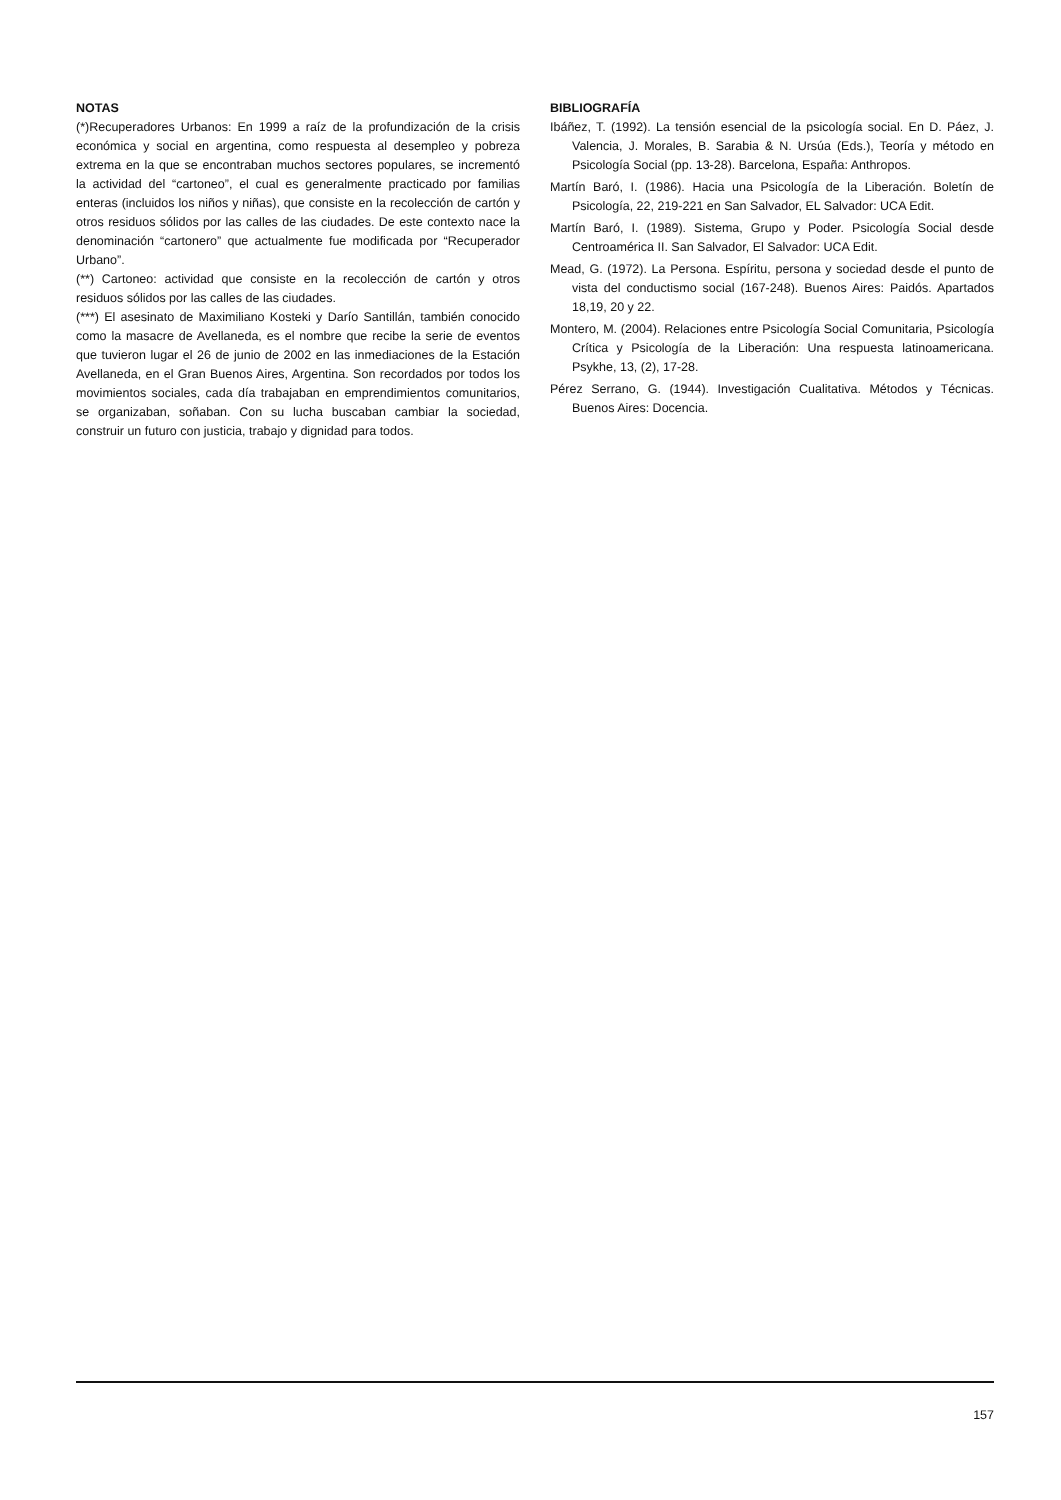NOTAS
(*)Recuperadores Urbanos: En 1999 a raíz de la profundización de la crisis económica y social en argentina, como respuesta al desempleo y pobreza extrema en la que se encontraban muchos sectores populares, se incrementó la actividad del “cartoneo”, el cual es generalmente practicado por familias enteras (incluidos los niños y niñas), que consiste en la recolección de cartón y otros residuos sólidos por las calles de las ciudades. De este contexto nace la denominación “cartonero” que actualmente fue modificada por “Recuperador Urbano”.
(**) Cartoneo: actividad que consiste en la recolección de cartón y otros residuos sólidos por las calles de las ciudades.
(***) El asesinato de Maximiliano Kosteki y Darío Santillán, también conocido como la masacre de Avellaneda, es el nombre que recibe la serie de eventos que tuvieron lugar el 26 de junio de 2002 en las inmediaciones de la Estación Avellaneda, en el Gran Buenos Aires, Argentina. Son recordados por todos los movimientos sociales, cada día trabajaban en emprendimientos comunitarios, se organizaban, soñaban. Con su lucha buscaban cambiar la sociedad, construir un futuro con justicia, trabajo y dignidad para todos.
BIBLIOGRAFÍA
Ibáñez, T. (1992). La tensión esencial de la psicología social. En D. Páez, J. Valencia, J. Morales, B. Sarabia & N. Ursúa (Eds.), Teoría y método en Psicología Social (pp. 13-28). Barcelona, España: Anthropos.
Martín Baró, I. (1986). Hacia una Psicología de la Liberación. Boletín de Psicología, 22, 219-221 en San Salvador, EL Salvador: UCA Edit.
Martín Baró, I. (1989). Sistema, Grupo y Poder. Psicología Social desde Centroamérica II. San Salvador, El Salvador: UCA Edit.
Mead, G. (1972). La Persona. Espíritu, persona y sociedad desde el punto de vista del conductismo social (167-248). Buenos Aires: Paidós. Apartados 18,19, 20 y 22.
Montero, M. (2004). Relaciones entre Psicología Social Comunitaria, Psicología Crítica y Psicología de la Liberación: Una respuesta latinoamericana. Psykhe, 13, (2), 17-28.
Pérez Serrano, G. (1944). Investigación Cualitativa. Métodos y Técnicas. Buenos Aires: Docencia.
157